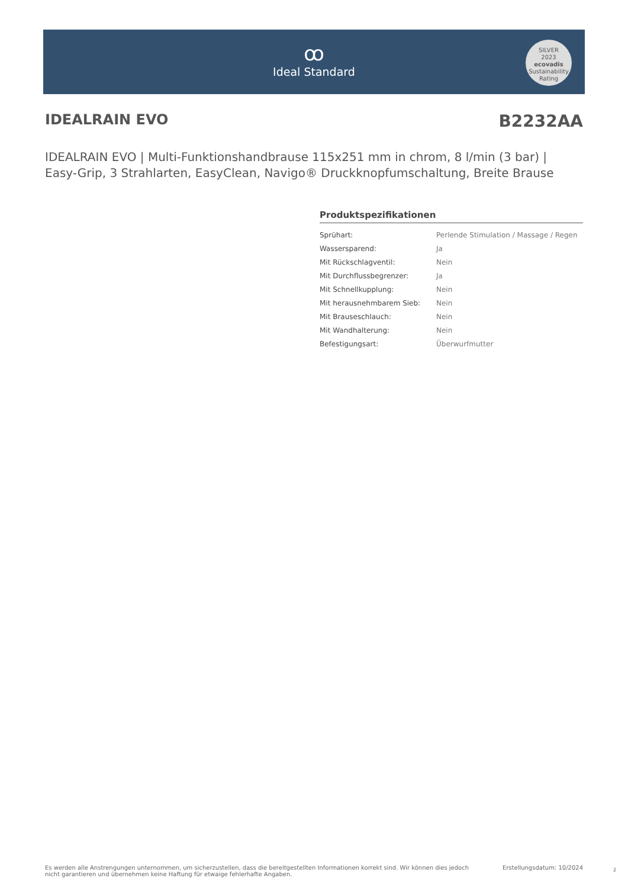ꝏ
Ideal Standard
SILVER
2023
ecovadis
Sustainability Rating
IDEALRAIN EVO B2232AA
IDEALRAIN EVO | Multi-Funktionshandbrause 115x251 mm in chrom, 8 l/min (3 bar) | Easy-Grip, 3 Strahlarten, EasyClean, Navigo® Druckknopfumschaltung, Breite Brause
Produktspezifikationen
| Sprühart: | Perlende Stimulation / Massage / Regen |
| Wassersparend: | Ja |
| Mit Rückschlagventil: | Nein |
| Mit Durchflussbegrenzer: | Ja |
| Mit Schnellkupplung: | Nein |
| Mit herausnehmbarem Sieb: | Nein |
| Mit Brauseschlauch: | Nein |
| Mit Wandhalterung: | Nein |
| Befestigungsart: | Überwurfmutter |
Es werden alle Anstrengungen unternommen, um sicherzustellen, dass die bereitgestellten Informationen korrekt sind. Wir können dies jedoch nicht garantieren und übernehmen keine Haftung für etwaige fehlerhafte Angaben.
Erstellungsdatum: 10/2024 2